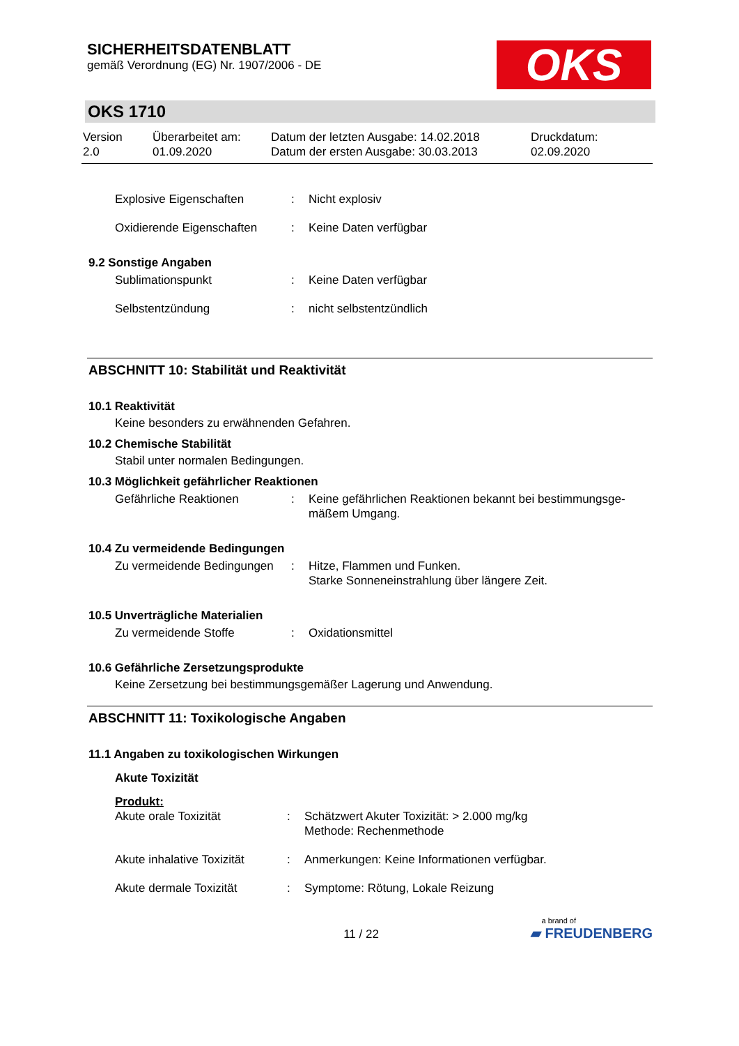SICHERHEITSDATENBLATT
gemäß Verordnung (EG) Nr. 1907/2006 - DE
OKS
OKS 1710
Version
2.0
Überarbeitet am:
01.09.2020
Datum der letzten Ausgabe: 14.02.2018
Datum der ersten Ausgabe: 30.03.2013
Druckdatum:
02.09.2020
Explosive Eigenschaften : Nicht explosiv
Oxidierende Eigenschaften
: Keine Daten verfügbar
9.2 Sonstige Angaben
Sublimationspunkt : Keine Daten verfügbar
Selbstentzündung : nicht selbstentzündlich
ABSCHNITT 10: Stabilität und Reaktivität
10.1 Reaktivität
Keine besonders zu erwähnenden Gefahren.
10.2 Chemische Stabilität
Stabil unter normalen Bedingungen.
10.3 Möglichkeit gefährlicher Reaktionen
Gefährliche Reaktionen : Keine gefährlichen Reaktionen bekannt bei bestimmungsge-mäßem Umgang.
10.4 Zu vermeidende Bedingungen
Zu vermeidende Bedingungen
: Hitze, Flammen und Funken.
Starke Sonneneinstrahlung über längere Zeit.
10.5 Unverträgliche Materialien
Zu vermeidende Stoffe : Oxidationsmittel
10.6 Gefährliche Zersetzungsprodukte
Keine Zersetzung bei bestimmungsgemäßer Lagerung und Anwendung.
ABSCHNITT 11: Toxikologische Angaben
11.1 Angaben zu toxikologischen Wirkungen
Akute Toxizität
Produkt:
Akute orale Toxizität : Schätzwert Akuter Toxizität: > 2.000 mg/kg
Methode: Rechenmethode
Akute inhalative Toxizität
: Anmerkungen: Keine Informationen verfügbar.
Akute dermale Toxizität : Symptome: Rötung, Lokale Reizung
11 / 22
a brand of
▰ FREUDENBERG